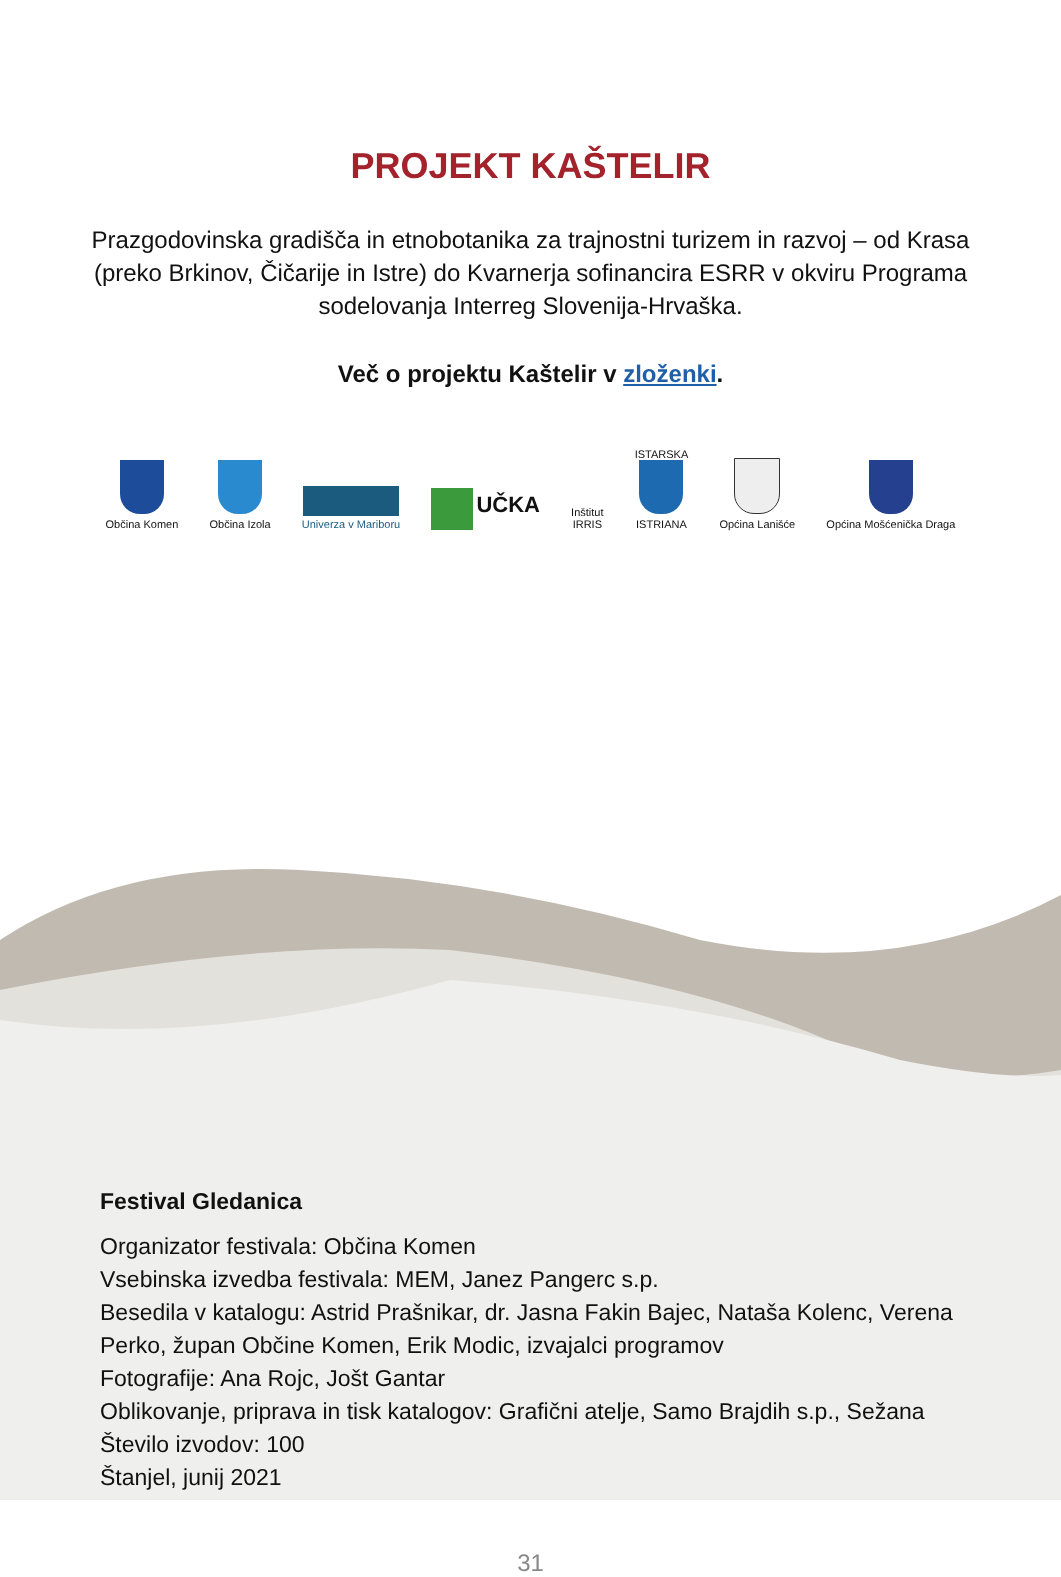PROJEKT KAŠTELIR
Prazgodovinska gradišča in etnobotanika za trajnostni turizem in razvoj – od Krasa (preko Brkinov, Čičarije in Istre) do Kvarnerja sofinancira ESRR v okviru Programa sodelovanja Interreg Slovenija-Hrvaška.
Več o projektu Kaštelir v zloženki.
Občina Komen
Občina Izola
Univerza v Mariboru
UČKA
Inštitut
IRRIS
ISTARSKA
ISTRIANA
Općina Lanišće
Općina Mošćenička Draga
Festival Gledanica
Organizator festivala: Občina Komen
Vsebinska izvedba festivala: MEM, Janez Pangerc s.p.
Besedila v katalogu: Astrid Prašnikar, dr. Jasna Fakin Bajec, Nataša Kolenc, Verena Perko, župan Občine Komen, Erik Modic, izvajalci programov
Fotografije: Ana Rojc, Jošt Gantar
Oblikovanje, priprava in tisk katalogov: Grafični atelje, Samo Brajdih s.p., Sežana
Število izvodov: 100
Štanjel, junij 2021
31